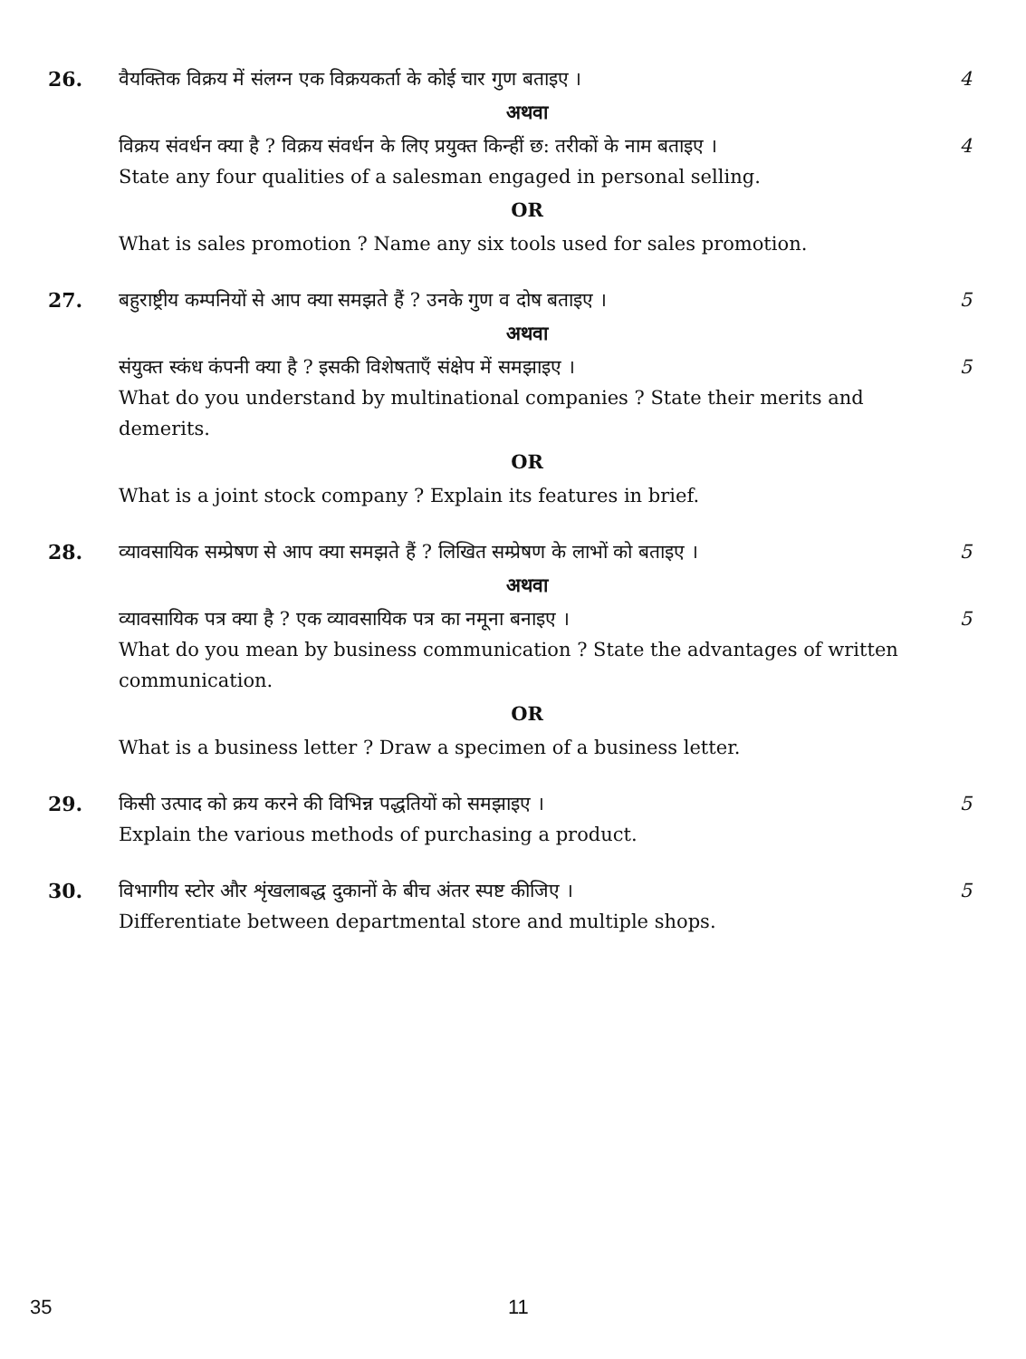26.
वैयक्तिक विक्रय में संलग्न एक विक्रयकर्ता के कोई चार गुण बताइए । 4
अथवा
विक्रय संवर्धन क्या है ? विक्रय संवर्धन के लिए प्रयुक्त किन्हीं छ: तरीकों के नाम बताइए । 4
State any four qualities of a salesman engaged in personal selling.
OR
What is sales promotion ? Name any six tools used for sales promotion.
27.
बहुराष्ट्रीय कम्पनियों से आप क्या समझते हैं ? उनके गुण व दोष बताइए । 5
अथवा
संयुक्त स्कंध कंपनी क्या है ? इसकी विशेषताएँ संक्षेप में समझाइए । 5
What do you understand by multinational companies ? State their merits and demerits.
OR
What is a joint stock company ? Explain its features in brief.
28.
व्यावसायिक सम्प्रेषण से आप क्या समझते हैं ? लिखित सम्प्रेषण के लाभों को बताइए । 5
अथवा
व्यावसायिक पत्र क्या है ? एक व्यावसायिक पत्र का नमूना बनाइए । 5
What do you mean by business communication ? State the advantages of written communication.
OR
What is a business letter ? Draw a specimen of a business letter.
29.
किसी उत्पाद को क्रय करने की विभिन्न पद्धतियों को समझाइए । 5
Explain the various methods of purchasing a product.
30.
विभागीय स्टोर और शृंखलाबद्ध दुकानों के बीच अंतर स्पष्ट कीजिए । 5
Differentiate between departmental store and multiple shops.
35 11